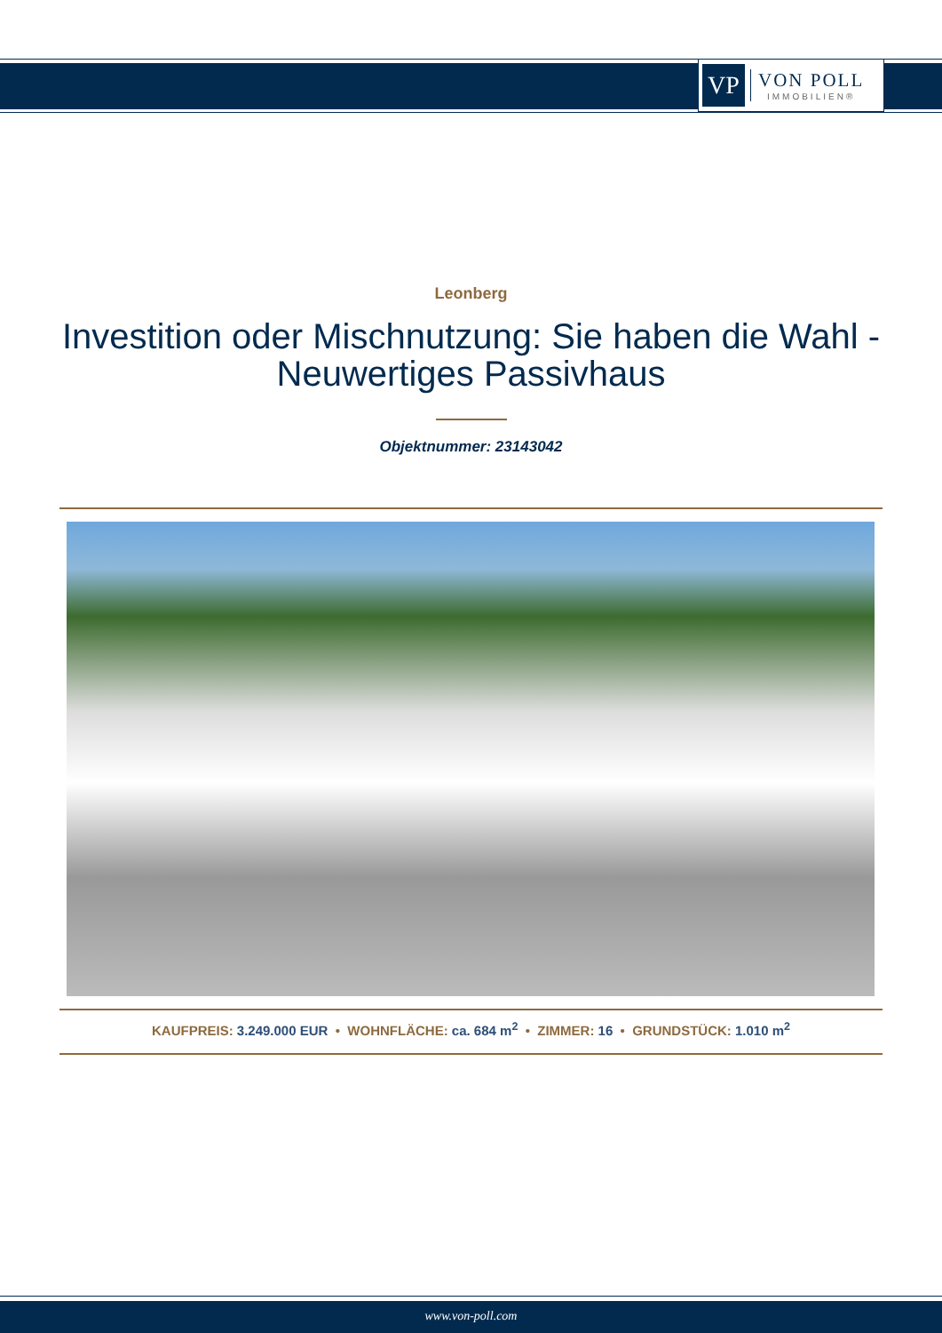VP
VON POLL
IMMOBILIEN®
Leonberg
Investition oder Mischnutzung: Sie haben die Wahl - Neuwertiges Passivhaus
Objektnummer: 23143042
KAUFPREIS: 3.249.000 EUR • WOHNFLÄCHE: ca. 684 m<sup>2</sup> • ZIMMER: 16 • GRUNDSTÜCK: 1.010 m<sup>2</sup>
www.von-poll.com